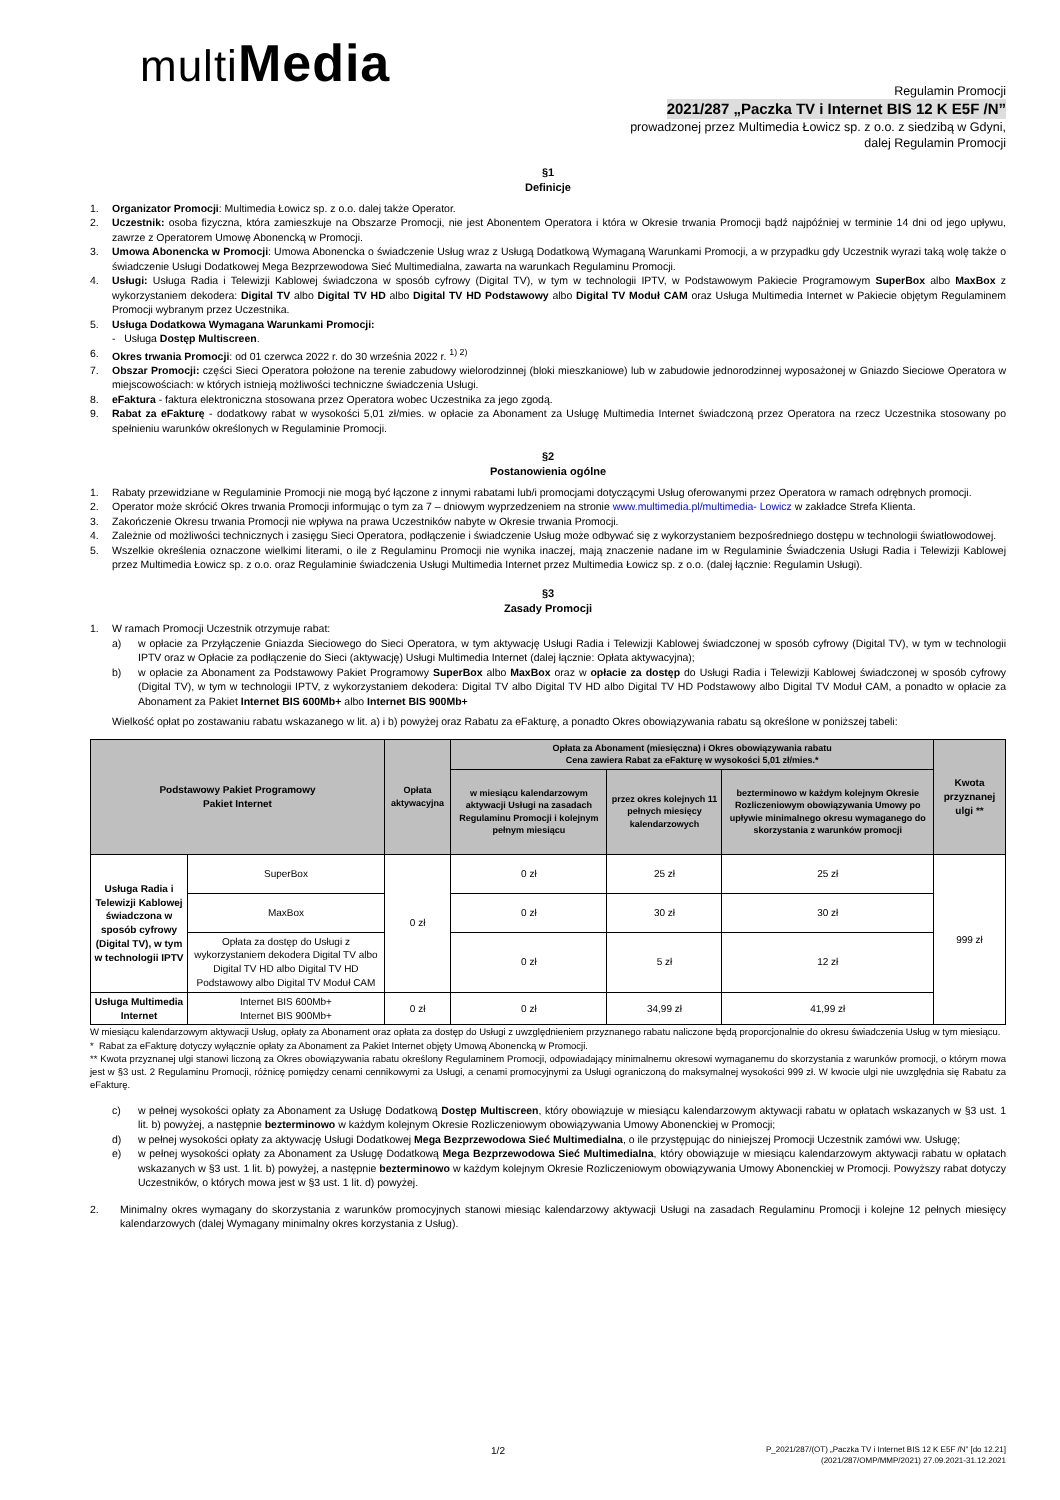multiMedia
Regulamin Promocji
2021/287 „Paczka TV i Internet BIS 12 K E5F /N”
prowadzonej przez Multimedia Łowicz sp. z o.o. z siedzibą w Gdyni,
dalej Regulamin Promocji
§1
Definicje
1. Organizator Promocji: Multimedia Łowicz sp. z o.o. dalej także Operator.
2. Uczestnik: osoba fizyczna, która zamieszkuje na Obszarze Promocji, nie jest Abonentem Operatora i która w Okresie trwania Promocji bądź najpóźniej w terminie 14 dni od jego upływu, zawrze z Operatorem Umowę Abonencką w Promocji.
3. Umowa Abonencka w Promocji: Umowa Abonencka o świadczenie Usług wraz z Usługą Dodatkową Wymaganą Warunkami Promocji, a w przypadku gdy Uczestnik wyrazi taką wolę także o świadczenie Usługi Dodatkowej Mega Bezprzewodowa Sieć Multimedialna, zawarta na warunkach Regulaminu Promocji.
4. Usługi: Usługa Radia i Telewizji Kablowej świadczona w sposób cyfrowy (Digital TV), w tym w technologii IPTV, w Podstawowym Pakiecie Programowym SuperBox albo MaxBox z wykorzystaniem dekodera: Digital TV albo Digital TV HD albo Digital TV HD Podstawowy albo Digital TV Moduł CAM oraz Usługa Multimedia Internet w Pakiecie objętym Regulaminem Promocji wybranym przez Uczestnika.
5. Usługa Dodatkowa Wymagana Warunkami Promocji:
- Usługa Dostęp Multiscreen.
6. Okres trwania Promocji: od 01 czerwca 2022 r. do 30 września 2022 r. <sup>1) 2)</sup>
7. Obszar Promocji: części Sieci Operatora położone na terenie zabudowy wielorodzinnej (bloki mieszkaniowe) lub w zabudowie jednorodzinnej wyposażonej w Gniazdo Sieciowe Operatora w miejscowościach: w których istnieją możliwości techniczne świadczenia Usługi.
8. eFaktura - faktura elektroniczna stosowana przez Operatora wobec Uczestnika za jego zgodą.
9. Rabat za eFakturę - dodatkowy rabat w wysokości 5,01 zł/mies. w opłacie za Abonament za Usługę Multimedia Internet świadczoną przez Operatora na rzecz Uczestnika stosowany po spełnieniu warunków określonych w Regulaminie Promocji.
§2
Postanowienia ogólne
1. Rabaty przewidziane w Regulaminie Promocji nie mogą być łączone z innymi rabatami lub/i promocjami dotyczącymi Usług oferowanymi przez Operatora w ramach odrębnych promocji.
2. Operator może skrócić Okres trwania Promocji informując o tym za 7 – dniowym wyprzedzeniem na stronie www.multimedia.pl/multimedia- Lowicz w zakładce Strefa Klienta.
3. Zakończenie Okresu trwania Promocji nie wpływa na prawa Uczestników nabyte w Okresie trwania Promocji.
4. Zależnie od możliwości technicznych i zasięgu Sieci Operatora, podłączenie i świadczenie Usług może odbywać się z wykorzystaniem bezpośredniego dostępu w technologii światłowodowej.
5. Wszelkie określenia oznaczone wielkimi literami, o ile z Regulaminu Promocji nie wynika inaczej, mają znaczenie nadane im w Regulaminie Świadczenia Usługi Radia i Telewizji Kablowej przez Multimedia Łowicz sp. z o.o. oraz Regulaminie świadczenia Usługi Multimedia Internet przez Multimedia Łowicz sp. z o.o. (dalej łącznie: Regulamin Usługi).
§3
Zasady Promocji
1. W ramach Promocji Uczestnik otrzymuje rabat:
a) w opłacie za Przyłączenie Gniazda Sieciowego do Sieci Operatora, w tym aktywację Usługi Radia i Telewizji Kablowej świadczonej w sposób cyfrowy (Digital TV), w tym w technologii IPTV oraz w Opłacie za podłączenie do Sieci (aktywację) Usługi Multimedia Internet (dalej łącznie: Opłata aktywacyjna);
b) w opłacie za Abonament za Podstawowy Pakiet Programowy SuperBox albo MaxBox oraz w opłacie za dostęp do Usługi Radia i Telewizji Kablowej świadczonej w sposób cyfrowy (Digital TV), w tym w technologii IPTV, z wykorzystaniem dekodera: Digital TV albo Digital TV HD albo Digital TV HD Podstawowy albo Digital TV Moduł CAM, a ponadto w opłacie za Abonament za Pakiet Internet BIS 600Mb+ albo Internet BIS 900Mb+
Wielkość opłat po zostawaniu rabatu wskazanego w lit. a) i b) powyżej oraz Rabatu za eFakturę, a ponadto Okres obowiązywania rabatu są określone w poniższej tabeli:
| Podstawowy Pakiet Programowy Pakiet Internet | | Opłata aktywacyjna | Opłata za Abonament (miesięczna) i Okres obowiązywania rabatu Cena zawiera Rabat za eFakturę w wysokości 5,01 zł/mies.* | | | Kwota przyznanej ulgi ** |
| --- | --- | --- | --- | --- | --- | --- |
| | | | w miesiącu kalendarzowym aktywacji Usługi na zasadach Regulaminu Promocji i kolejnym pełnym miesiącu | przez okres kolejnych 11 pełnych miesięcy kalendarzowych | bezterminowo w każdym kolejnym Okresie Rozliczeniowym obowiązywania Umowy po upływie minimalnego okresu wymaganego do skorzystania z warunków promocji | |
| Usługa Radia i Telewizji Kablowej świadczona w sposób cyfrowy (Digital TV), w tym w technologii IPTV | SuperBox | 0 zł | 0 zł | 25 zł | 25 zł | 999 zł |
| | MaxBox | | 0 zł | 30 zł | 30 zł | |
| | Opłata za dostęp do Usługi z wykorzystaniem dekodera Digital TV albo Digital TV HD albo Digital TV HD Podstawowy albo Digital TV Moduł CAM | | 0 zł | 5 zł | 12 zł | |
| Usługa Multimedia Internet | Internet BIS 600Mb+ Internet BIS 900Mb+ | 0 zł | 0 zł | 34,99 zł | 41,99 zł | |
W miesiącu kalendarzowym aktywacji Usług, opłaty za Abonament oraz opłata za dostęp do Usługi z uwzględnieniem przyznanego rabatu naliczone będą proporcjonalnie do okresu świadczenia Usług w tym miesiącu.
* Rabat za eFakturę dotyczy wyłącznie opłaty za Abonament za Pakiet Internet objęty Umową Abonencką w Promocji.
** Kwota przyznanej ulgi stanowi liczoną za Okres obowiązywania rabatu określony Regulaminem Promocji, odpowiadający minimalnemu okresowi wymaganemu do skorzystania z warunków promocji, o którym mowa jest w §3 ust. 2 Regulaminu Promocji, różnicę pomiędzy cenami cennikowymi za Usługi, a cenami promocyjnymi za Usługi ograniczoną do maksymalnej wysokości 999 zł. W kwocie ulgi nie uwzględnia się Rabatu za eFakturę.
c) w pełnej wysokości opłaty za Abonament za Usługę Dodatkową Dostęp Multiscreen, który obowiązuje w miesiącu kalendarzowym aktywacji rabatu w opłatach wskazanych w §3 ust. 1 lit. b) powyżej, a następnie bezterminowo w każdym kolejnym Okresie Rozliczeniowym obowiązywania Umowy Abonenckiej w Promocji;
d) w pełnej wysokości opłaty za aktywację Usługi Dodatkowej Mega Bezprzewodowa Sieć Multimedialna, o ile przystępując do niniejszej Promocji Uczestnik zamówi ww. Usługę;
e) w pełnej wysokości opłaty za Abonament za Usługę Dodatkową Mega Bezprzewodowa Sieć Multimedialna, który obowiązuje w miesiącu kalendarzowym aktywacji rabatu w opłatach wskazanych w §3 ust. 1 lit. b) powyżej, a następnie bezterminowo w każdym kolejnym Okresie Rozliczeniowym obowiązywania Umowy Abonenckiej w Promocji. Powyższy rabat dotyczy Uczestników, o których mowa jest w §3 ust. 1 lit. d) powyżej.
2. Minimalny okres wymagany do skorzystania z warunków promocyjnych stanowi miesiąc kalendarzowy aktywacji Usługi na zasadach Regulaminu Promocji i kolejne 12 pełnych miesięcy kalendarzowych (dalej Wymagany minimalny okres korzystania z Usług).
1/2 P_2021/287/(OT) „Paczka TV i Internet BIS 12 K E5F /N” [do 12.21]
(2021/287/OMP/MMP/2021) 27.09.2021-31.12.2021